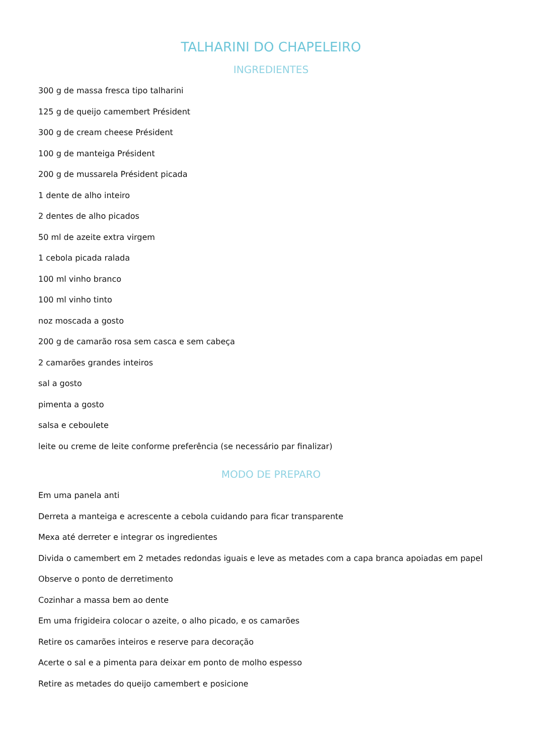TALHARINI DO CHAPELEIRO
INGREDIENTES
300 g de massa fresca tipo talharini
125 g de queijo camembert Président
300 g de cream cheese Président
100 g de manteiga Président
200 g de mussarela Président picada
1 dente de alho inteiro
2 dentes de alho picados
50 ml de azeite extra virgem
1 cebola picada ralada
100 ml vinho branco
100 ml vinho tinto
noz moscada a gosto
200 g de camarão rosa sem casca e sem cabeça
2 camarões grandes inteiros
sal a gosto
pimenta a gosto
salsa e ceboulete
leite ou creme de leite conforme preferência (se necessário par finalizar)
MODO DE PREPARO
Em uma panela anti
Derreta a manteiga e acrescente a cebola cuidando para ficar transparente
Mexa até derreter e integrar os ingredientes
Divida o camembert em 2 metades redondas iguais e leve as metades com a capa branca apoiadas em papel
Observe o ponto de derretimento
Cozinhar a massa bem ao dente
Em uma frigideira colocar o azeite, o alho picado, e os camarões
Retire os camarões inteiros e reserve para decoração
Acerte o sal e a pimenta para deixar em ponto de molho espesso
Retire as metades do queijo camembert e posicione